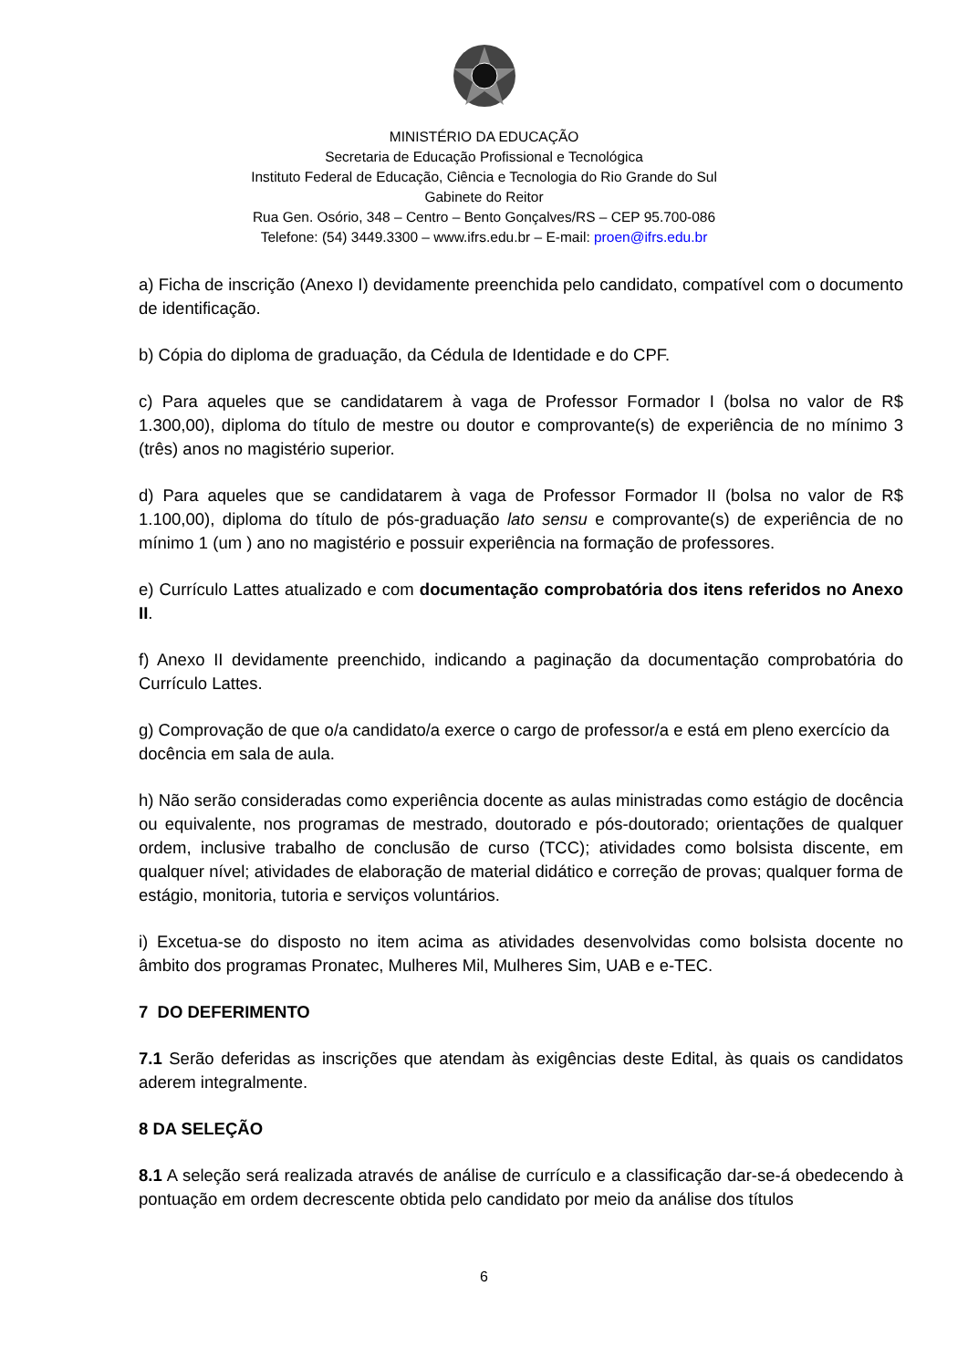MINISTÉRIO DA EDUCAÇÃO
Secretaria de Educação Profissional e Tecnológica
Instituto Federal de Educação, Ciência e Tecnologia do Rio Grande do Sul
Gabinete do Reitor
Rua Gen. Osório, 348 – Centro – Bento Gonçalves/RS – CEP 95.700-086
Telefone: (54) 3449.3300 – www.ifrs.edu.br – E-mail: proen@ifrs.edu.br
a) Ficha de inscrição (Anexo I) devidamente preenchida pelo candidato, compatível com o documento de identificação.
b) Cópia do diploma de graduação, da Cédula de Identidade e do CPF.
c) Para aqueles que se candidatarem à vaga de Professor Formador I (bolsa no valor de R$ 1.300,00), diploma do título de mestre ou doutor e comprovante(s) de experiência de no mínimo 3 (três) anos no magistério superior.
d) Para aqueles que se candidatarem à vaga de Professor Formador II (bolsa no valor de R$ 1.100,00), diploma do título de pós-graduação lato sensu e comprovante(s) de experiência de no mínimo 1 (um ) ano no magistério e possuir experiência na formação de professores.
e) Currículo Lattes atualizado e com documentação comprobatória dos itens referidos no Anexo II.
f) Anexo II devidamente preenchido, indicando a paginação da documentação comprobatória do Currículo Lattes.
g) Comprovação de que o/a candidato/a exerce o cargo de professor/a e está em pleno exercício da docência em sala de aula.
h) Não serão consideradas como experiência docente as aulas ministradas como estágio de docência ou equivalente, nos programas de mestrado, doutorado e pós-doutorado; orientações de qualquer ordem, inclusive trabalho de conclusão de curso (TCC); atividades como bolsista discente, em qualquer nível; atividades de elaboração de material didático e correção de provas; qualquer forma de estágio, monitoria, tutoria e serviços voluntários.
i) Excetua-se do disposto no item acima as atividades desenvolvidas como bolsista docente no âmbito dos programas Pronatec, Mulheres Mil, Mulheres Sim, UAB e e-TEC.
7 DO DEFERIMENTO
7.1 Serão deferidas as inscrições que atendam às exigências deste Edital, às quais os candidatos aderem integralmente.
8 DA SELEÇÃO
8.1 A seleção será realizada através de análise de currículo e a classificação dar-se-á obedecendo à pontuação em ordem decrescente obtida pelo candidato por meio da análise dos títulos
6